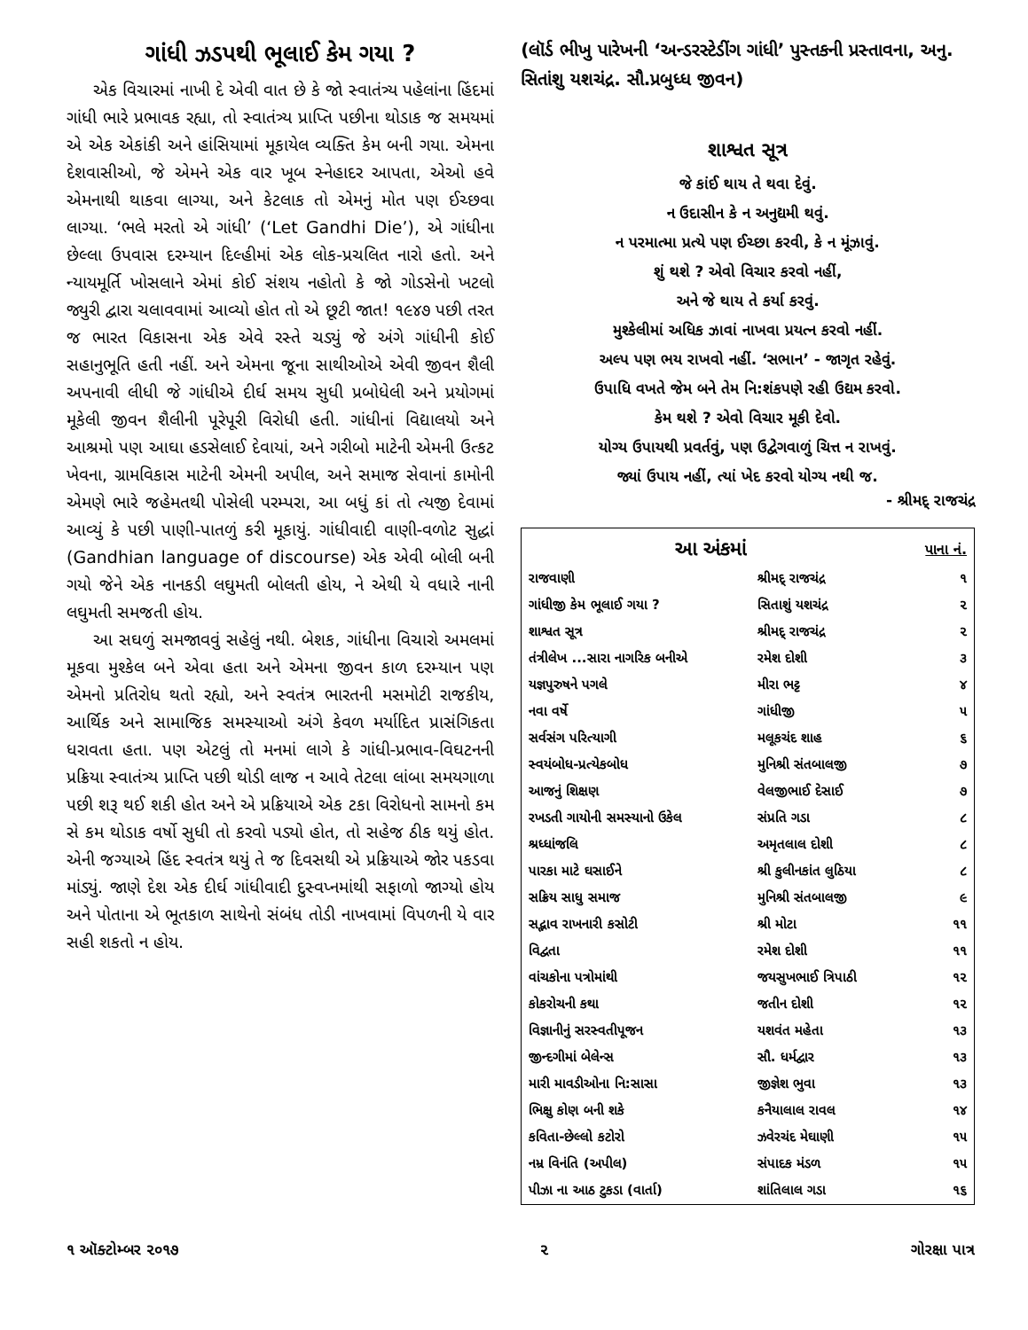ગાંધી ઝડપથી ભૂલાઈ કેમ ગયા ?
એક વિચારમાં નાખી દે એવી વાત છે કે જો સ્વાતંત્ર્ય પહેલાંના હિંદમાં ગાંધી ભારે પ્રભાવક રહ્યા, તો સ્વાતંત્ર્ય પ્રાપ્તિ પછીના થોડાક જ સમયમાં એ એક એકાંકી અને હાંસિયામાં મૂકાયેલ વ્યક્તિ કેમ બની ગયા. એમના દેશવાસીઓ, જે એમને એક વાર ખૂબ સ્નેહાદર આપતા, એઓ હવે એમનાથી થાકવા લાગ્યા, અને કેટલાક તો એમનું મોત પણ ઈચ્છવા લાગ્યા. ‘ભલે મરતો એ ગાંધી’ (‘Let Gandhi Die’), એ ગાંધીના છેલ્લા ઉપવાસ દરમ્યાન દિલ્હીમાં એક લોક-પ્રચલિત નારો હતો. અને ન્યાયમૂર્તિ ખોસલાને એમાં કોઈ સંશય નહોતો કે જો ગોડસેનો ખટલો જ્યુરી દ્વારા ચલાવવામાં આવ્યો હોત તો એ છૂટી જાત! ૧૯૪૭ પછી તરત જ ભારત વિકાસના એક એવે રસ્તે ચડ્યું જે અંગે ગાંધીની કોઈ સહાનુભૂતિ હતી નહીં. અને એમના જૂના સાથીઓએ એવી જીવન શૈલી અપનાવી લીધી જે ગાંધીએ દીર્ઘ સમય સુધી પ્રબોધેલી અને પ્રયોગમાં મૂકેલી જીવન શૈલીની પૂરેપૂરી વિરોધી હતી. ગાંધીનાં વિદ્યાલયો અને આશ્રમો પણ આઘા હડસેલાઈ દેવાયાં, અને ગરીબો માટેની એમની ઉત્કટ ખેવના, ગ્રામવિકાસ માટેની એમની અપીલ, અને સમાજ સેવાનાં કામોની એમણે ભારે જહેમતથી પોસેલી પરમ્પરા, આ બધું કાં તો ત્યજી દેવામાં આવ્યું કે પછી પાણી-પાતળું કરી મૂકાયું. ગાંધીવાદી વાણી-વળોટ સુદ્ધાં (Gandhian language of discourse) એક એવી બોલી બની ગયો જેને એક નાનકડી લઘુમતી બોલતી હોય, ને એથી યે વધારે નાની લઘુમતી સમજતી હોય.
આ સઘળું સમજાવવું સહેલું નથી. બેશક, ગાંધીના વિચારો અમલમાં મૂકવા મુશ્કેલ બને એવા હતા અને એમના જીવન કાળ દરમ્યાન પણ એમનો પ્રતિરોધ થતો રહ્યો, અને સ્વતંત્ર ભારતની મસમોટી રાજકીય, આર્થિક અને સામાજિક સમસ્યાઓ અંગે કેવળ મર્યાદિત પ્રાસંગિકતા ધરાવતા હતા. પણ એટલું તો મનમાં લાગે કે ગાંધી-પ્રભાવ-વિઘટનની પ્રક્રિયા સ્વાતંત્ર્ય પ્રાપ્તિ પછી થોડી લાજ ન આવે તેટલા લાંબા સમયગાળા પછી શરૂ થઈ શકી હોત અને એ પ્રક્રિયાએ એક ટકા વિરોધનો સામનો કમ સે કમ થોડાક વર્ષો સુધી તો કરવો પડ્યો હોત, તો સહેજ ઠીક થયું હોત. એની જગ્યાએ હિંદ સ્વતંત્ર થયું તે જ દિવસથી એ પ્રક્રિયાએ જોર પકડવા માંડ્યું. જાણે દેશ એક દીર્ઘ ગાંધીવાદી દુસ્વપ્નમાંથી સફાળો જાગ્યો હોય અને પોતાના એ ભૂતકાળ સાથેનો સંબંધ તોડી નાખવામાં વિપળની યે વાર સહી શકતો ન હોય.
(લૉર્ડ ભીખુ પારેખની ‘અન્ડરસ્ટેડીંગ ગાંધી’ પુસ્તકની પ્રસ્તાવના, અનુ. સિતાંશુ યશચંદ્ર. સૌ.પ્રબુધ્ધ જીવન)
શાશ્વત સૂત્ર
જે કાંઈ થાય તે થવા દેવું.
ન ઉદાસીન કે ન અનુદ્યમી થવું.
ન પરમાત્મા પ્રત્યે પણ ઈચ્છા કરવી, કે ન મૂંઝાવું.
શું થશે ? એવો વિચાર કરવો નહીં,
અને જે થાય તે કર્યા કરવું.
મુશ્કેલીમાં અધિક ઝાવાં નાખવા પ્રયત્ન કરવો નહીં.
અલ્પ પણ ભય રાખવો નહીં. ‘સભાન’ - જાગૃત રહેવું.
ઉપાધિ વખતે જેમ બને તેમ નિ:શંકપણે રહી ઉદ્યમ કરવો.
કેમ થશે ? એવો વિચાર મૂકી દેવો.
યોગ્ય ઉપાયથી પ્રવર્તવું, પણ ઉદ્વેગવાળું ચિત્ત ન રાખવું.
જ્યાં ઉપાય નહીં, ત્યાં ખેદ કરવો યોગ્ય નથી જ.
- શ્રીમદ્ રાજચંદ્ર
| આ અંકમાં | | પાના નં. |
| --- | --- | --- |
| રાજવાણી | શ્રીમદ્ રાજચંદ્ર | ૧ |
| ગાંધીજી કેમ ભૂલાઈ ગયા ? | સિતાશું યશચંદ્ર | ૨ |
| શાશ્વત સૂત્ર | શ્રીમદ્ રાજચંદ્ર | ૨ |
| તંત્રીલેખ ...સારા નાગરિક બનીએ | રમેશ દોશી | ૩ |
| યજ્ઞપુરુષને પગલે | મીરા ભટ્ટ | ૪ |
| નવા વર્ષે | ગાંધીજી | ૫ |
| સર્વસંગ પરિત્યાગી | મલૂકચંદ શાહ | ૬ |
| સ્વયંબોધ-પ્રત્યેકબોધ | મુનિશ્રી સંતબાલજી | ૭ |
| આજનું શિક્ષણ | વેલજીભાઈ દેસાઈ | ૭ |
| રખડતી ગાયોની સમસ્યાનો ઉકેલ | સંપ્રતિ ગડા | ૮ |
| શ્રધ્ધાંજલિ | અમૃતલાલ દોશી | ૮ |
| પારકા માટે ઘસાઈને | શ્રી કુલીનકાંત લુઠિયા | ૮ |
| સક્રિય સાધુ સમાજ | મુનિશ્રી સંતબાલજી | ૯ |
| સદ્ભાવ રાખનારી કસોટી | શ્રી મોટા | ૧૧ |
| વિદ્વતા | રમેશ દોશી | ૧૧ |
| વાંચકોના પત્રોમાંથી | જયસુખભાઈ ત્રિપાઠી | ૧૨ |
| કોકરોચની કથા | જતીન દોશી | ૧૨ |
| વિજ્ઞાનીનું સરસ્વતીપૂજન | યશવંત મહેતા | ૧૩ |
| જીન્દગીમાં બેલેન્સ | સૌ. ધર્મદ્વાર | ૧૩ |
| મારી માવડીઓના નિ:સાસા | જીજ્ઞેશ ભુવા | ૧૩ |
| ભિક્ષુ કોણ બની શકે | કનૈયાલાલ રાવલ | ૧૪ |
| કવિતા-છેલ્લો કટોરો | ઝવેરચંદ મેઘાણી | ૧૫ |
| નમ્ર વિનંતિ (અપીલ) | સંપાદક મંડળ | ૧૫ |
| પીઝા ના આઠ ટુકડા (વાર્તા) | શાંતિલાલ ગડા | ૧૬ |
૧ ઑક્ટોમ્બર ૨૦૧૭ ૨ ગોરક્ષા પાત્ર